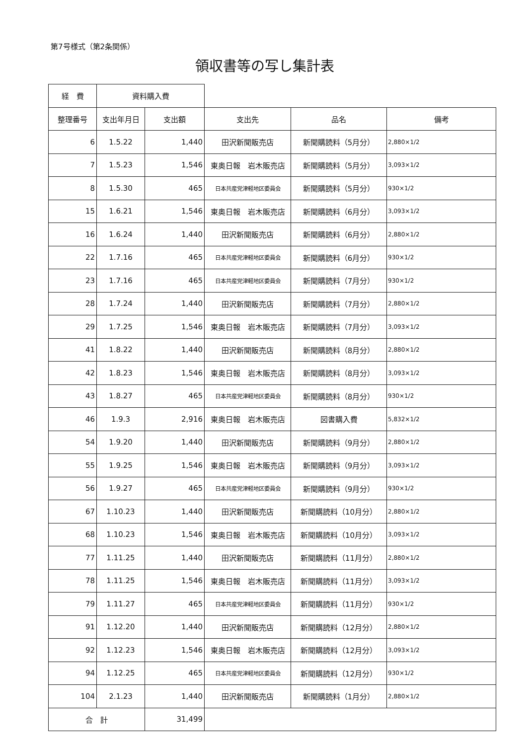第7号様式（第2条関係）
領収書等の写し集計表
| 経 費 | 資料購入費 | | | | |
| 整理番号 | 支出年月日 | 支出額 | 支出先 | 品名 | 備考 |
| 6 | 1.5.22 | 1,440 | 田沢新聞販売店 | 新聞購読料（5月分） | 2,880×1/2 |
| 7 | 1.5.23 | 1,546 | 東奥日報 岩木販売店 | 新聞購読料（5月分） | 3,093×1/2 |
| 8 | 1.5.30 | 465 | 日本共産党津軽地区委員会 | 新聞購読料（5月分） | 930×1/2 |
| 15 | 1.6.21 | 1,546 | 東奥日報 岩木販売店 | 新聞購読料（6月分） | 3,093×1/2 |
| 16 | 1.6.24 | 1,440 | 田沢新聞販売店 | 新聞購読料（6月分） | 2,880×1/2 |
| 22 | 1.7.16 | 465 | 日本共産党津軽地区委員会 | 新聞購読料（6月分） | 930×1/2 |
| 23 | 1.7.16 | 465 | 日本共産党津軽地区委員会 | 新聞購読料（7月分） | 930×1/2 |
| 28 | 1.7.24 | 1,440 | 田沢新聞販売店 | 新聞購読料（7月分） | 2,880×1/2 |
| 29 | 1.7.25 | 1,546 | 東奥日報 岩木販売店 | 新聞購読料（7月分） | 3,093×1/2 |
| 41 | 1.8.22 | 1,440 | 田沢新聞販売店 | 新聞購読料（8月分） | 2,880×1/2 |
| 42 | 1.8.23 | 1,546 | 東奥日報 岩木販売店 | 新聞購読料（8月分） | 3,093×1/2 |
| 43 | 1.8.27 | 465 | 日本共産党津軽地区委員会 | 新聞購読料（8月分） | 930×1/2 |
| 46 | 1.9.3 | 2,916 | 東奥日報 岩木販売店 | 図書購入費 | 5,832×1/2 |
| 54 | 1.9.20 | 1,440 | 田沢新聞販売店 | 新聞購読料（9月分） | 2,880×1/2 |
| 55 | 1.9.25 | 1,546 | 東奥日報 岩木販売店 | 新聞購読料（9月分） | 3,093×1/2 |
| 56 | 1.9.27 | 465 | 日本共産党津軽地区委員会 | 新聞購読料（9月分） | 930×1/2 |
| 67 | 1.10.23 | 1,440 | 田沢新聞販売店 | 新聞購読料（10月分） | 2,880×1/2 |
| 68 | 1.10.23 | 1,546 | 東奥日報 岩木販売店 | 新聞購読料（10月分） | 3,093×1/2 |
| 77 | 1.11.25 | 1,440 | 田沢新聞販売店 | 新聞購読料（11月分） | 2,880×1/2 |
| 78 | 1.11.25 | 1,546 | 東奥日報 岩木販売店 | 新聞購読料（11月分） | 3,093×1/2 |
| 79 | 1.11.27 | 465 | 日本共産党津軽地区委員会 | 新聞購読料（11月分） | 930×1/2 |
| 91 | 1.12.20 | 1,440 | 田沢新聞販売店 | 新聞購読料（12月分） | 2,880×1/2 |
| 92 | 1.12.23 | 1,546 | 東奥日報 岩木販売店 | 新聞購読料（12月分） | 3,093×1/2 |
| 94 | 1.12.25 | 465 | 日本共産党津軽地区委員会 | 新聞購読料（12月分） | 930×1/2 |
| 104 | 2.1.23 | 1,440 | 田沢新聞販売店 | 新聞購読料（1月分） | 2,880×1/2 |
| 合 計 | | 31,499 | | | |